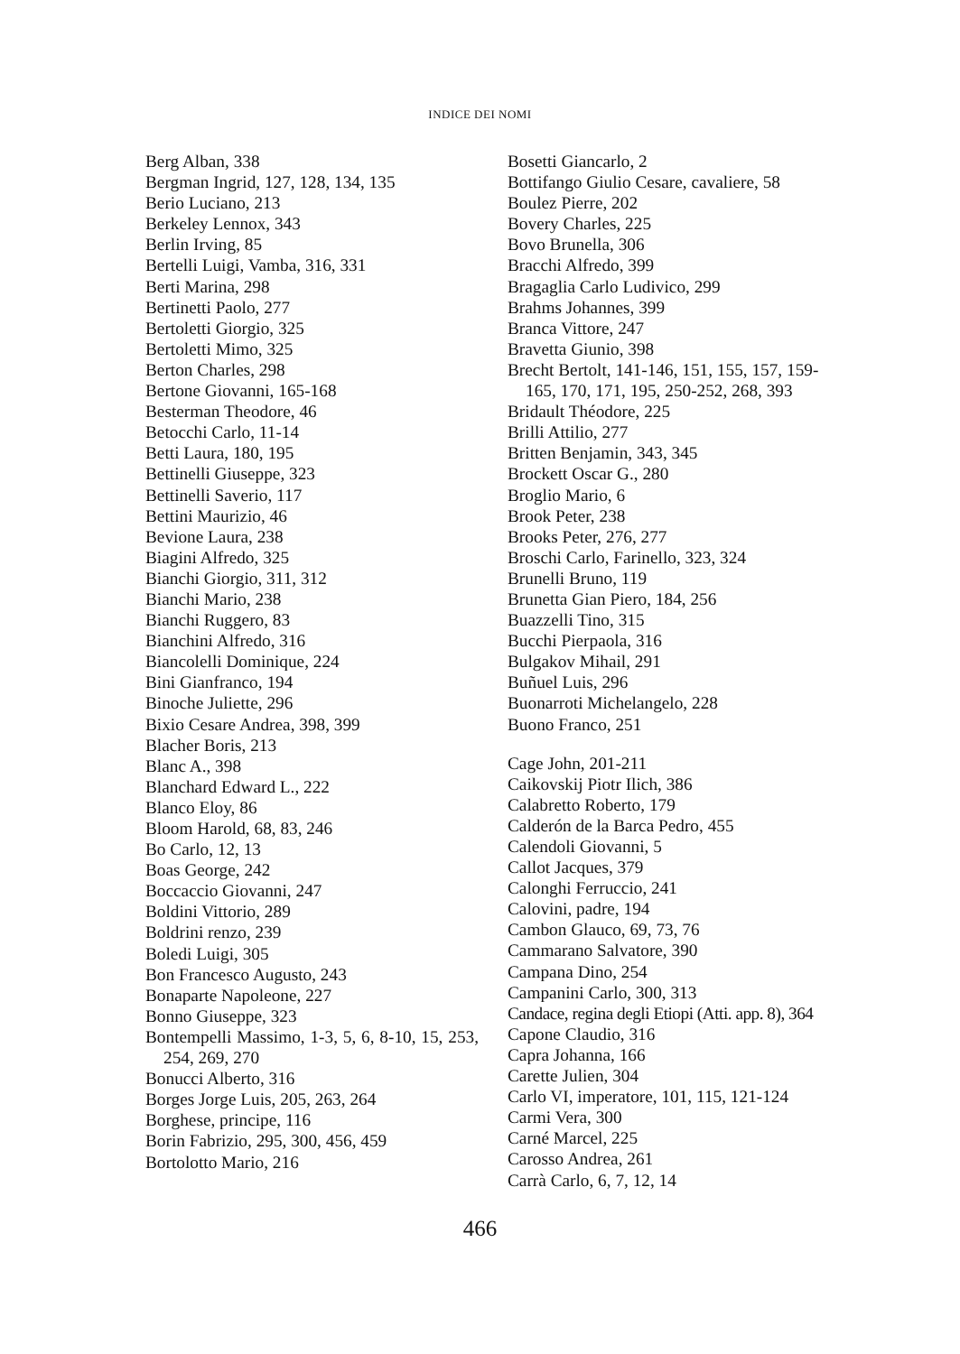INDICE DEI NOMI
Berg Alban, 338
Bergman Ingrid, 127, 128, 134, 135
Berio Luciano, 213
Berkeley Lennox, 343
Berlin Irving, 85
Bertelli Luigi, Vamba, 316, 331
Berti Marina, 298
Bertinetti Paolo, 277
Bertoletti Giorgio, 325
Bertoletti Mimo, 325
Berton Charles, 298
Bertone Giovanni, 165-168
Besterman Theodore, 46
Betocchi Carlo, 11-14
Betti Laura, 180, 195
Bettinelli Giuseppe, 323
Bettinelli Saverio, 117
Bettini Maurizio, 46
Bevione Laura, 238
Biagini Alfredo, 325
Bianchi Giorgio, 311, 312
Bianchi Mario, 238
Bianchi Ruggero, 83
Bianchini Alfredo, 316
Biancolelli Dominique, 224
Bini Gianfranco, 194
Binoche Juliette, 296
Bixio Cesare Andrea, 398, 399
Blacher Boris, 213
Blanc A., 398
Blanchard Edward L., 222
Blanco Eloy, 86
Bloom Harold, 68, 83, 246
Bo Carlo, 12, 13
Boas George, 242
Boccaccio Giovanni, 247
Boldini Vittorio, 289
Boldrini renzo, 239
Boledi Luigi, 305
Bon Francesco Augusto, 243
Bonaparte Napoleone, 227
Bonno Giuseppe, 323
Bontempelli Massimo, 1-3, 5, 6, 8-10, 15, 253, 254, 269, 270
Bonucci Alberto, 316
Borges Jorge Luis, 205, 263, 264
Borghese, principe, 116
Borin Fabrizio, 295, 300, 456, 459
Bortolotto Mario, 216
Bosetti Giancarlo, 2
Bottifango Giulio Cesare, cavaliere, 58
Boulez Pierre, 202
Bovery Charles, 225
Bovo Brunella, 306
Bracchi Alfredo, 399
Bragaglia Carlo Ludivico, 299
Brahms Johannes, 399
Branca Vittore, 247
Bravetta Giunio, 398
Brecht Bertolt, 141-146, 151, 155, 157, 159-165, 170, 171, 195, 250-252, 268, 393
Bridault Théodore, 225
Brilli Attilio, 277
Britten Benjamin, 343, 345
Brockett Oscar G., 280
Broglio Mario, 6
Brook Peter, 238
Brooks Peter, 276, 277
Broschi Carlo, Farinello, 323, 324
Brunelli Bruno, 119
Brunetta Gian Piero, 184, 256
Buazzelli Tino, 315
Bucchi Pierpaola, 316
Bulgakov Mihail, 291
Buñuel Luis, 296
Buonarroti Michelangelo, 228
Buono Franco, 251
Cage John, 201-211
Caikovskij Piotr Ilich, 386
Calabretto Roberto, 179
Calderón de la Barca Pedro, 455
Calendoli Giovanni, 5
Callot Jacques, 379
Calonghi Ferruccio, 241
Calovini, padre, 194
Cambon Glauco, 69, 73, 76
Cammarano Salvatore, 390
Campana Dino, 254
Campanini Carlo, 300, 313
Candace, regina degli Etiopi (Atti. app. 8), 364
Capone Claudio, 316
Capra Johanna, 166
Carette Julien, 304
Carlo VI, imperatore, 101, 115, 121-124
Carmi Vera, 300
Carné Marcel, 225
Carosso Andrea, 261
Carrà Carlo, 6, 7, 12, 14
466